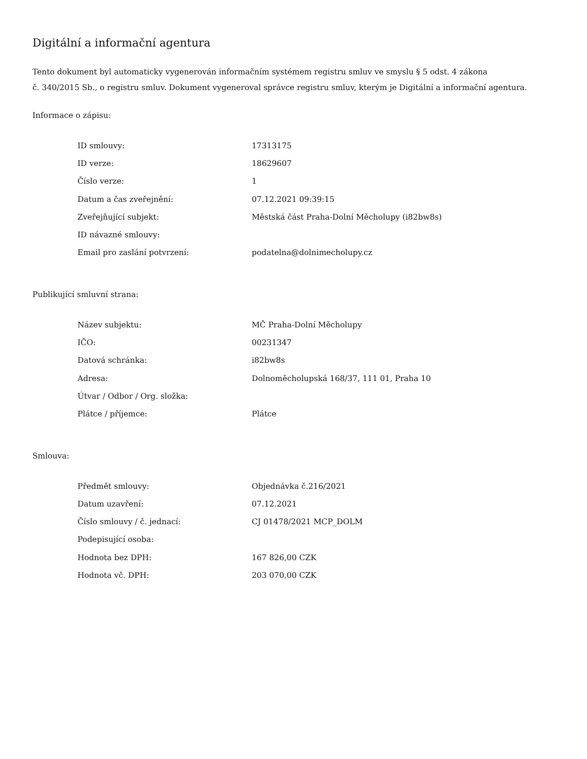Digitální a informační agentura
Tento dokument byl automaticky vygenerován informačním systémem registru smluv ve smyslu § 5 odst. 4 zákona
č. 340/2015 Sb., o registru smluv. Dokument vygeneroval správce registru smluv, kterým je Digitální a informační agentura.
Informace o zápisu:
| ID smlouvy: | 17313175 |
| ID verze: | 18629607 |
| Číslo verze: | 1 |
| Datum a čas zveřejnění: | 07.12.2021 09:39:15 |
| Zveřejňující subjekt: | Městská část Praha-Dolní Měcholupy (i82bw8s) |
| ID návazné smlouvy: | |
| Email pro zaslání potvrzení: | podatelna@dolnimecholupy.cz |
Publikující smluvní strana:
| Název subjektu: | MČ Praha-Dolní Měcholupy |
| IČO: | 00231347 |
| Datová schránka: | i82bw8s |
| Adresa: | Dolnoměcholupská 168/37, 111 01, Praha 10 |
| Útvar / Odbor / Org. složka: | |
| Plátce / příjemce: | Plátce |
Smlouva:
| Předmět smlouvy: | Objednávka č.216/2021 |
| Datum uzavření: | 07.12.2021 |
| Číslo smlouvy / č. jednací: | CJ 01478/2021 MCP_DOLM |
| Podepisující osoba: | |
| Hodnota bez DPH: | 167 826,00 CZK |
| Hodnota vč. DPH: | 203 070,00 CZK |